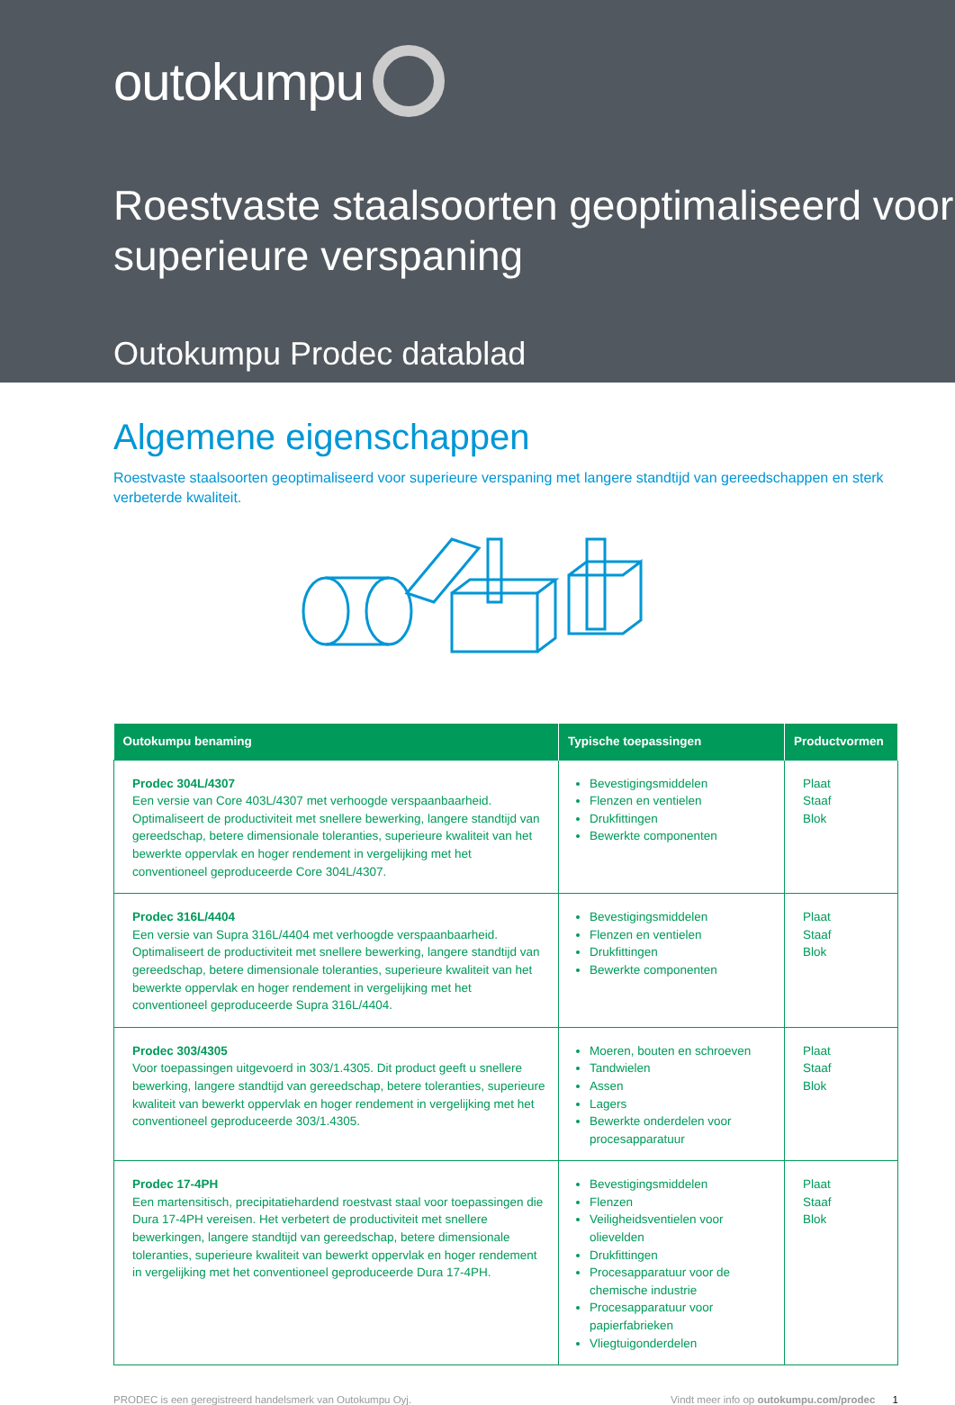outokumpu
Roestvaste staalsoorten geoptimaliseerd voor superieure verspaning
Outokumpu Prodec datablad
Algemene eigenschappen
Roestvaste staalsoorten geoptimaliseerd voor superieure verspaning met langere standtijd van gereedschappen en sterk verbeterde kwaliteit.
| Outokumpu benaming | Typische toepassingen | Productvormen |
| --- | --- | --- |
| Prodec 304L/4307 Een versie van Core 403L/4307 met verhoogde verspaanbaarheid. Optimaliseert de productiviteit met snellere bewerking, langere standtijd van gereedschap, betere dimensionale toleranties, superieure kwaliteit van het bewerkte oppervlak en hoger rendement in vergelijking met het conventioneel geproduceerde Core 304L/4307. | Bevestigingsmiddelen Flenzen en ventielen Drukfittingen Bewerkte componenten | Plaat Staaf Blok |
| Prodec 316L/4404 Een versie van Supra 316L/4404 met verhoogde verspaanbaarheid. Optimaliseert de productiviteit met snellere bewerking, langere standtijd van gereedschap, betere dimensionale toleranties, superieure kwaliteit van het bewerkte oppervlak en hoger rendement in vergelijking met het conventioneel geproduceerde Supra 316L/4404. | Bevestigingsmiddelen Flenzen en ventielen Drukfittingen Bewerkte componenten | Plaat Staaf Blok |
| Prodec 303/4305 Voor toepassingen uitgevoerd in 303/1.4305. Dit product geeft u snellere bewerking, langere standtijd van gereedschap, betere toleranties, superieure kwaliteit van bewerkt oppervlak en hoger rendement in vergelijking met het conventioneel geproduceerde 303/1.4305. | Moeren, bouten en schroeven Tandwielen Assen Lagers Bewerkte onderdelen voor procesapparatuur | Plaat Staaf Blok |
| Prodec 17-4PH Een martensitisch, precipitatiehardend roestvast staal voor toepassingen die Dura 17-4PH vereisen. Het verbetert de productiviteit met snellere bewerkingen, langere standtijd van gereedschap, betere dimensionale toleranties, superieure kwaliteit van bewerkt oppervlak en hoger rendement in vergelijking met het conventioneel geproduceerde Dura 17-4PH. | Bevestigingsmiddelen Flenzen Veiligheidsventielen voor olievelden Drukfittingen Procesapparatuur voor de chemische industrie Procesapparatuur voor papierfabrieken Vliegtuigonderdelen | Plaat Staaf Blok |
PRODEC is een geregistreerd handelsmerk van Outokumpu Oyj. Vindt meer info op outokumpu.com/prodec 1